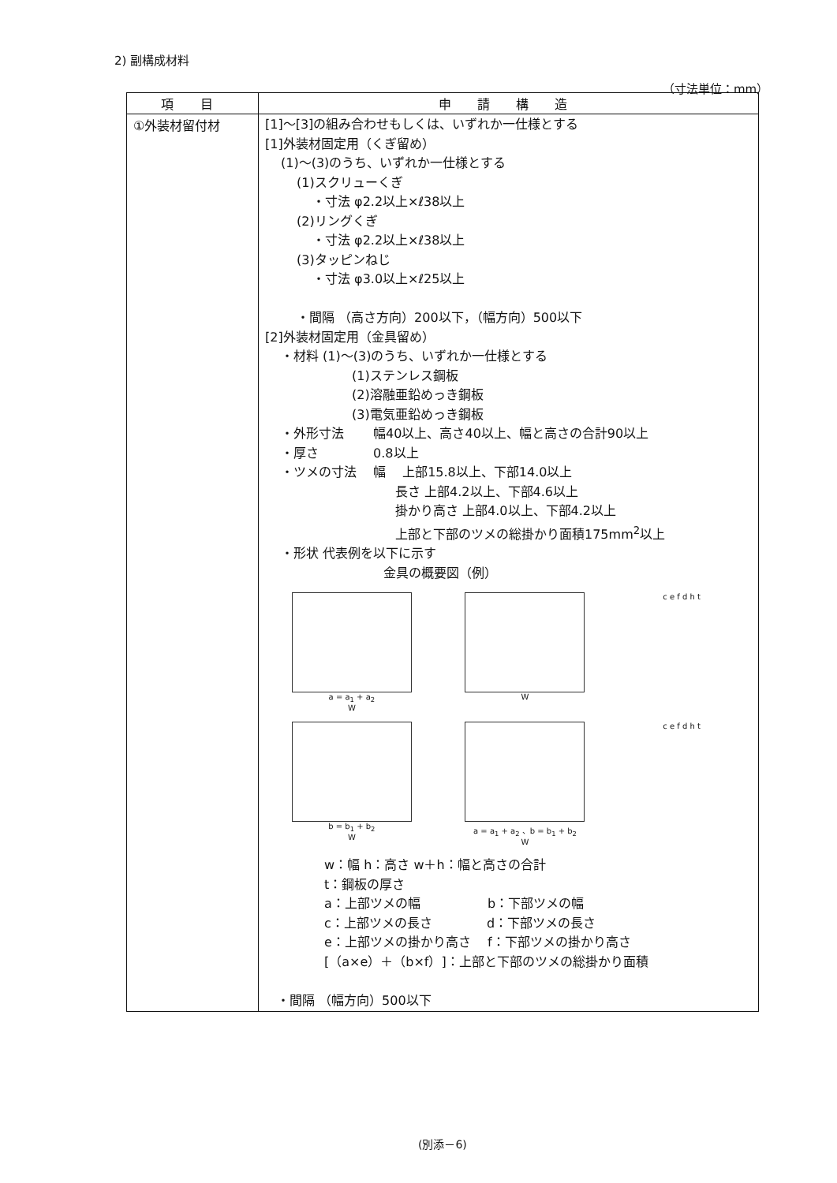2) 副構成材料
（寸法単位：mm）
| 項 目 | 申 請 構 造 |
| --- | --- |
| ①外装材留付材 | [1]～[3]の組み合わせもしくは、いずれか一仕様とする [1]外装材固定用（くぎ留め） (1)～(3)のうち、いずれか一仕様とする (1)スクリューくぎ ・寸法 φ2.2以上×ℓ38以上 (2)リングくぎ ・寸法 φ2.2以上×ℓ38以上 (3)タッピンねじ ・寸法 φ3.0以上×ℓ25以上 ・間隔 （高さ方向）200以下，（幅方向）500以下 [2]外装材固定用（金具留め） ・材料 (1)～(3)のうち、いずれか一仕様とする (1)ステンレス鋼板 (2)溶融亜鉛めっき鋼板 (3)電気亜鉛めっき鋼板 ・外形寸法 幅40以上、高さ40以上、幅と高さの合計90以上 ・厚さ 0.8以上 ・ツメの寸法 幅 上部15.8以上、下部14.0以上 長さ 上部4.2以上、下部4.6以上 掛かり高さ 上部4.0以上、下部4.2以上 上部と下部のツメの総掛かり面積175mm<sup>2</sup>以上 ・形状 代表例を以下に示す 金具の概要図（例） a = a<sub>1</sub> + a<sub>2</sub> W W c e f d h t b = b<sub>1</sub> + b<sub>2</sub> W a = a<sub>1</sub> + a<sub>2</sub> 、b = b<sub>1</sub> + b<sub>2</sub> W c e f d h t w：幅 h：高さ w＋h：幅と高さの合計 t：鋼板の厚さ a：上部ツメの幅 b：下部ツメの幅 c：上部ツメの長さ d：下部ツメの長さ e：上部ツメの掛かり高さ f：下部ツメの掛かり高さ [（a×e）＋（b×f）]：上部と下部のツメの総掛かり面積 ・間隔 （幅方向）500以下 |
(別添－6)